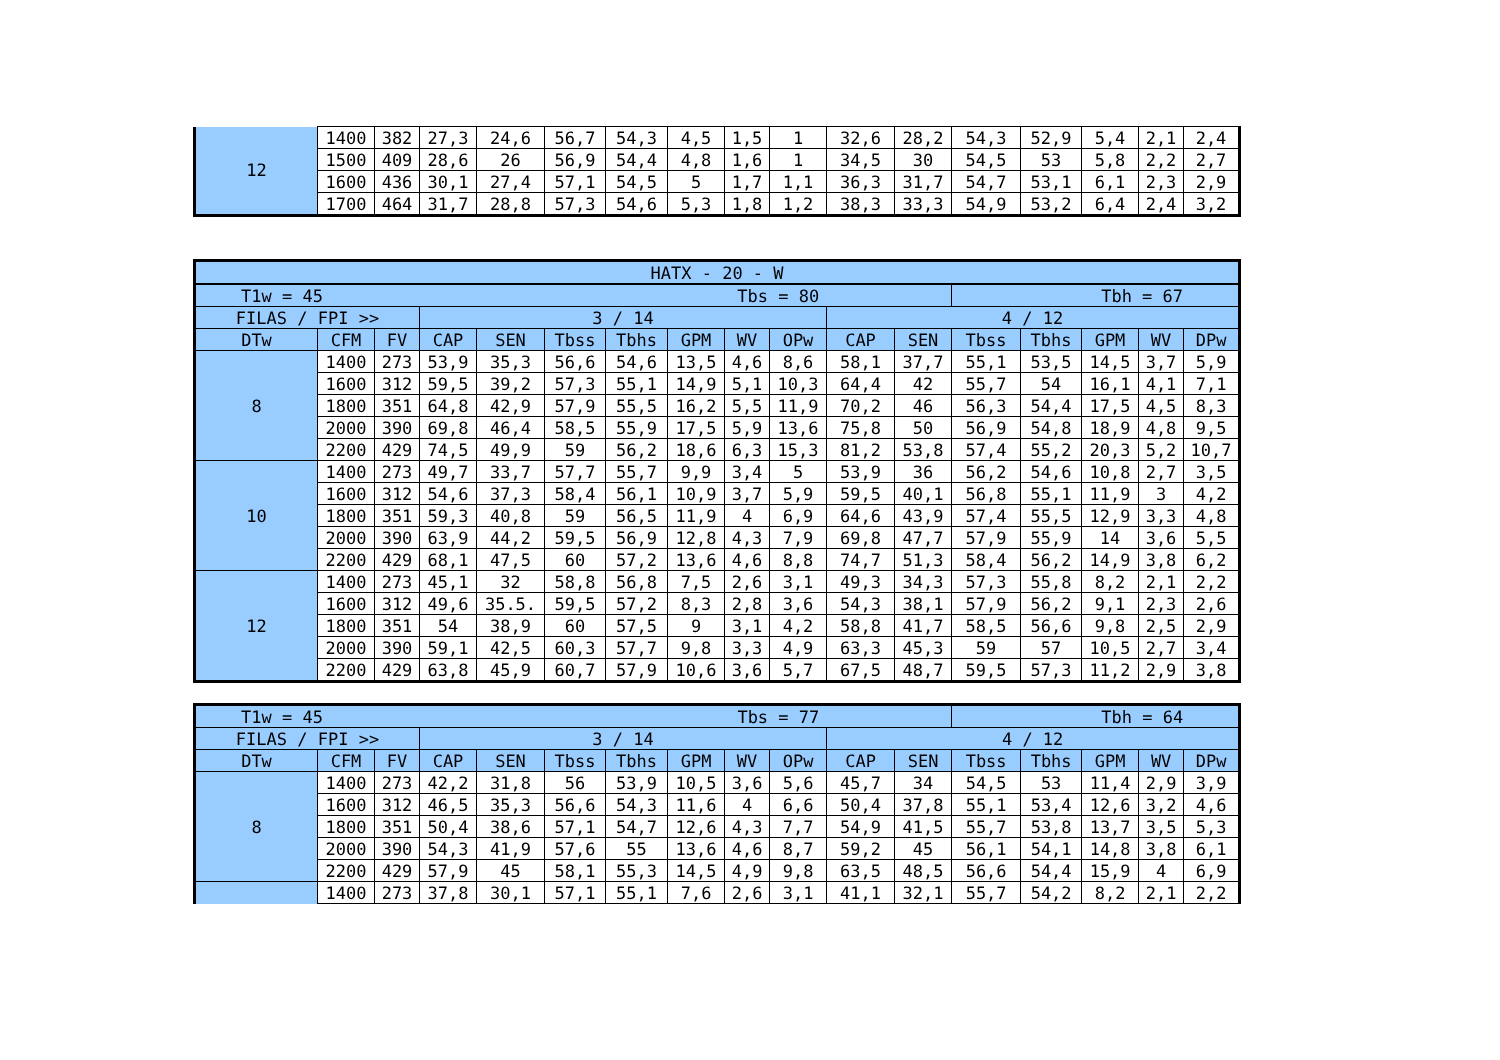| 12 | 1400 | 382 | 27,3 | 24,6 | 56,7 | 54,3 | 4,5 | 1,5 | 1 | 32,6 | 28,2 | 54,3 | 52,9 | 5,4 | 2,1 | 2,4 |
| | 1500 | 409 | 28,6 | 26 | 56,9 | 54,4 | 4,8 | 1,6 | 1 | 34,5 | 30 | 54,5 | 53 | 5,8 | 2,2 | 2,7 |
| | 1600 | 436 | 30,1 | 27,4 | 57,1 | 54,5 | 5 | 1,7 | 1,1 | 36,3 | 31,7 | 54,7 | 53,1 | 6,1 | 2,3 | 2,9 |
| | 1700 | 464 | 31,7 | 28,8 | 57,3 | 54,6 | 5,3 | 1,8 | 1,2 | 38,3 | 33,3 | 54,9 | 53,2 | 6,4 | 2,4 | 3,2 |
| HATX - 20 - W | | | | | | | | | | | | | | | | |
| --- | --- | --- | --- | --- | --- | --- | --- | --- | --- | --- | --- | --- | --- | --- | --- | --- |
| T1w = 45 | | | | | | Tbs = 80 | | | | | | Tbh = 67 | | | | |
| FILAS / FPI >> | | | 3 / 14 | | | | | | | 4 / 12 | | | | | | |
| DTw | CFM | FV | CAP | SEN | Tbss | Tbhs | GPM | WV | OPw | CAP | SEN | Tbss | Tbhs | GPM | WV | DPw |
| 8 | 1400 | 273 | 53,9 | 35,3 | 56,6 | 54,6 | 13,5 | 4,6 | 8,6 | 58,1 | 37,7 | 55,1 | 53,5 | 14,5 | 3,7 | 5,9 |
| | 1600 | 312 | 59,5 | 39,2 | 57,3 | 55,1 | 14,9 | 5,1 | 10,3 | 64,4 | 42 | 55,7 | 54 | 16,1 | 4,1 | 7,1 |
| | 1800 | 351 | 64,8 | 42,9 | 57,9 | 55,5 | 16,2 | 5,5 | 11,9 | 70,2 | 46 | 56,3 | 54,4 | 17,5 | 4,5 | 8,3 |
| | 2000 | 390 | 69,8 | 46,4 | 58,5 | 55,9 | 17,5 | 5,9 | 13,6 | 75,8 | 50 | 56,9 | 54,8 | 18,9 | 4,8 | 9,5 |
| | 2200 | 429 | 74,5 | 49,9 | 59 | 56,2 | 18,6 | 6,3 | 15,3 | 81,2 | 53,8 | 57,4 | 55,2 | 20,3 | 5,2 | 10,7 |
| 10 | 1400 | 273 | 49,7 | 33,7 | 57,7 | 55,7 | 9,9 | 3,4 | 5 | 53,9 | 36 | 56,2 | 54,6 | 10,8 | 2,7 | 3,5 |
| | 1600 | 312 | 54,6 | 37,3 | 58,4 | 56,1 | 10,9 | 3,7 | 5,9 | 59,5 | 40,1 | 56,8 | 55,1 | 11,9 | 3 | 4,2 |
| | 1800 | 351 | 59,3 | 40,8 | 59 | 56,5 | 11,9 | 4 | 6,9 | 64,6 | 43,9 | 57,4 | 55,5 | 12,9 | 3,3 | 4,8 |
| | 2000 | 390 | 63,9 | 44,2 | 59,5 | 56,9 | 12,8 | 4,3 | 7,9 | 69,8 | 47,7 | 57,9 | 55,9 | 14 | 3,6 | 5,5 |
| | 2200 | 429 | 68,1 | 47,5 | 60 | 57,2 | 13,6 | 4,6 | 8,8 | 74,7 | 51,3 | 58,4 | 56,2 | 14,9 | 3,8 | 6,2 |
| 12 | 1400 | 273 | 45,1 | 32 | 58,8 | 56,8 | 7,5 | 2,6 | 3,1 | 49,3 | 34,3 | 57,3 | 55,8 | 8,2 | 2,1 | 2,2 |
| | 1600 | 312 | 49,6 | 35.5. | 59,5 | 57,2 | 8,3 | 2,8 | 3,6 | 54,3 | 38,1 | 57,9 | 56,2 | 9,1 | 2,3 | 2,6 |
| | 1800 | 351 | 54 | 38,9 | 60 | 57,5 | 9 | 3,1 | 4,2 | 58,8 | 41,7 | 58,5 | 56,6 | 9,8 | 2,5 | 2,9 |
| | 2000 | 390 | 59,1 | 42,5 | 60,3 | 57,7 | 9,8 | 3,3 | 4,9 | 63,3 | 45,3 | 59 | 57 | 10,5 | 2,7 | 3,4 |
| | 2200 | 429 | 63,8 | 45,9 | 60,7 | 57,9 | 10,6 | 3,6 | 5,7 | 67,5 | 48,7 | 59,5 | 57,3 | 11,2 | 2,9 | 3,8 |
| T1w = 45 | | | | | | Tbs = 77 | | | | | | Tbh = 64 | | | | |
| FILAS / FPI >> | | | 3 / 14 | | | | | | | 4 / 12 | | | | | | |
| DTw | CFM | FV | CAP | SEN | Tbss | Tbhs | GPM | WV | OPw | CAP | SEN | Tbss | Tbhs | GPM | WV | DPw |
| 8 | 1400 | 273 | 42,2 | 31,8 | 56 | 53,9 | 10,5 | 3,6 | 5,6 | 45,7 | 34 | 54,5 | 53 | 11,4 | 2,9 | 3,9 |
| | 1600 | 312 | 46,5 | 35,3 | 56,6 | 54,3 | 11,6 | 4 | 6,6 | 50,4 | 37,8 | 55,1 | 53,4 | 12,6 | 3,2 | 4,6 |
| | 1800 | 351 | 50,4 | 38,6 | 57,1 | 54,7 | 12,6 | 4,3 | 7,7 | 54,9 | 41,5 | 55,7 | 53,8 | 13,7 | 3,5 | 5,3 |
| | 2000 | 390 | 54,3 | 41,9 | 57,6 | 55 | 13,6 | 4,6 | 8,7 | 59,2 | 45 | 56,1 | 54,1 | 14,8 | 3,8 | 6,1 |
| | 2200 | 429 | 57,9 | 45 | 58,1 | 55,3 | 14,5 | 4,9 | 9,8 | 63,5 | 48,5 | 56,6 | 54,4 | 15,9 | 4 | 6,9 |
| | 1400 | 273 | 37,8 | 30,1 | 57,1 | 55,1 | 7,6 | 2,6 | 3,1 | 41,1 | 32,1 | 55,7 | 54,2 | 8,2 | 2,1 | 2,2 |